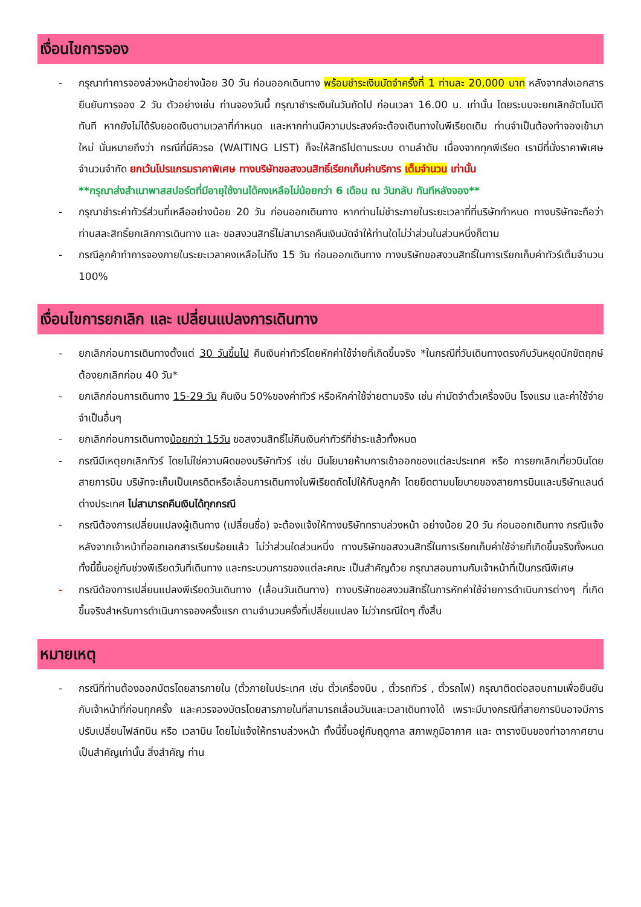เงื่อนไขการจอง
- กรุณาทำการจองล่วงหน้าอย่างน้อย 30 วัน ก่อนออกเดินทาง พร้อมชำระเงินมัดจำครั้งที่ 1 ท่านละ 20,000 บาท หลังจากส่งเอกสารยืนยันการจอง 2 วัน ตัวอย่างเช่น ท่านจองวันนี้ กรุณาชำระเงินในวันถัดไป ก่อนเวลา 16.00 น. เท่านั้น โดยระบบจะยกเลิกอัตโนมัติทันที หากยังไม่ได้รับยอดเงินตามเวลาที่กำหนด และหากท่านมีความประสงค์จะต้องเดินทางในพีเรียดเดิม ท่านจำเป็นต้องทำจองเข้ามาใหม่ นั่นหมายถึงว่า กรณีที่มีคิวรอ (WAITING LIST) ก็จะให้สิทธิไปตามระบบ ตามลำดับ เนื่องจากทุกพีเรียด เรามีที่นั่งราคาพิเศษจำนวนจำกัด ยกเว้นโปรแกรมราคาพิเศษ ทางบริษัทขอสงวนสิทธิ์เรียกเก็บค่าบริการ เต็มจำนวน เท่านั้น
**กรุณาส่งสำเนาพาสสปอร์ตที่มีอายุใช้งานได้คงเหลือไม่น้อยกว่า 6 เดือน ณ วันกลับ ทันทีหลังจอง**
- กรุณาชำระค่าทัวร์ส่วนที่เหลืออย่างน้อย 20 วัน ก่อนออกเดินทาง หากท่านไม่ชำระภายในระยะเวลาที่ที่บริษัทกำหนด ทางบริษัทจะถือว่าท่านสละสิทธิ์ยกเลิกการเดินทาง และ ขอสงวนสิทธิ์ไม่สามารถคืนเงินมัดจำให้ท่านใดไม่ว่าส่วนในส่วนหนึ่งก็ตาม
- กรณีลูกค้าทำการจองภายในระยะเวลาคงเหลือไม่ถึง 15 วัน ก่อนออกเดินทาง ทางบริษัทขอสงวนสิทธิ์ในการเรียกเก็บค่าทัวร์เต็มจำนวน 100%
เงื่อนไขการยกเลิก และ เปลี่ยนแปลงการเดินทาง
- ยกเลิกก่อนการเดินทางตั้งแต่ 30 วันขึ้นไป คืนเงินค่าทัวร์โดยหักค่าใช้จ่ายที่เกิดขึ้นจริง *ในกรณีที่วันเดินทางตรงกับวันหยุดนักขัตฤกษ์ ต้องยกเลิกก่อน 40 วัน*
- ยกเลิกก่อนการเดินทาง 15-29 วัน คืนเงิน 50%ของค่าทัวร์ หรือหักค่าใช้จ่ายตามจริง เช่น ค่ามัดจำตั๋วเครื่องบิน โรงแรม และค่าใช้จ่ายจำเป็นอื่นๆ
- ยกเลิกก่อนการเดินทางน้อยกว่า 15วัน ขอสงวนสิทธิ์ไม่คืนเงินค่าทัวร์ที่ชำระแล้วทั้งหมด
- กรณีมีเหตุยกเลิกทัวร์ โดยไม่ใช่ความผิดของบริษัททัวร์ เช่น มีนโยบายห้ามการเข้าออกของแต่ละประเทศ หรือ การยกเลิกเที่ยวบินโดยสายการบิน บริษัทจะเก็บเป็นเครดิตหรือเลื่อนการเดินทางในพีเรียดถัดไปให้กับลูกค้า โดยยึดตามนโยบายของสายการบินและบริษัทแลนด์ต่างประเทศ ไม่สามารถคืนเงินได้ทุกกรณี
- กรณีต้องการเปลี่ยนแปลงผู้เดินทาง (เปลี่ยนชื่อ) จะต้องแจ้งให้ทางบริษัททราบล่วงหน้า อย่างน้อย 20 วัน ก่อนออกเดินทาง กรณีแจ้งหลังจากเจ้าหน้าที่ออกเอกสารเรียบร้อยแล้ว ไม่ว่าส่วนใดส่วนหนึ่ง ทางบริษัทขอสงวนสิทธิ์ในการเรียกเก็บค่าใช้จ่ายที่เกิดขึ้นจริงทั้งหมด ทั้งนี้ขึ้นอยู่กับช่วงพีเรียดวันที่เดินทาง และกระบวนการของแต่ละคณะ เป็นสำคัญด้วย กรุณาสอบถามกับเจ้าหน้าที่เป็นกรณีพิเศษ
- กรณีต้องการเปลี่ยนแปลงพีเรียดวันเดินทาง (เลื่อนวันเดินทาง) ทางบริษัทขอสงวนสิทธิ์ในการหักค่าใช้จ่ายการดำเนินการต่างๆ ที่เกิดขึ้นจริงสำหรับการดำเนินการจองครั้งแรก ตามจำนวนครั้งที่เปลี่ยนแปลง ไม่ว่ากรณีใดๆ ทั้งสิ้น
หมายเหตุ
- กรณีที่ท่านต้องออกบัตรโดยสารภายใน (ตั๋วภายในประเทศ เช่น ตั๋วเครื่องบิน , ตั๋วรถทัวร์ , ตั๋วรถไฟ) กรุณาติดต่อสอบถามเพื่อยืนยันกับเจ้าหน้าที่ก่อนทุกครั้ง และควรจองบัตรโดยสารภายในที่สามารถเลื่อนวันและเวลาเดินทางได้ เพราะมีบางกรณีที่สายการบินอาจมีการปรับเปลี่ยนไฟล์ทบิน หรือ เวลาบิน โดยไม่แจ้งให้ทราบล่วงหน้า ทั้งนี้ขึ้นอยู่กับฤดูกาล สภาพภูมิอากาศ และ ตารางบินของท่าอากาศยานเป็นสำคัญเท่านั้น สิ่งสำคัญ ท่าน